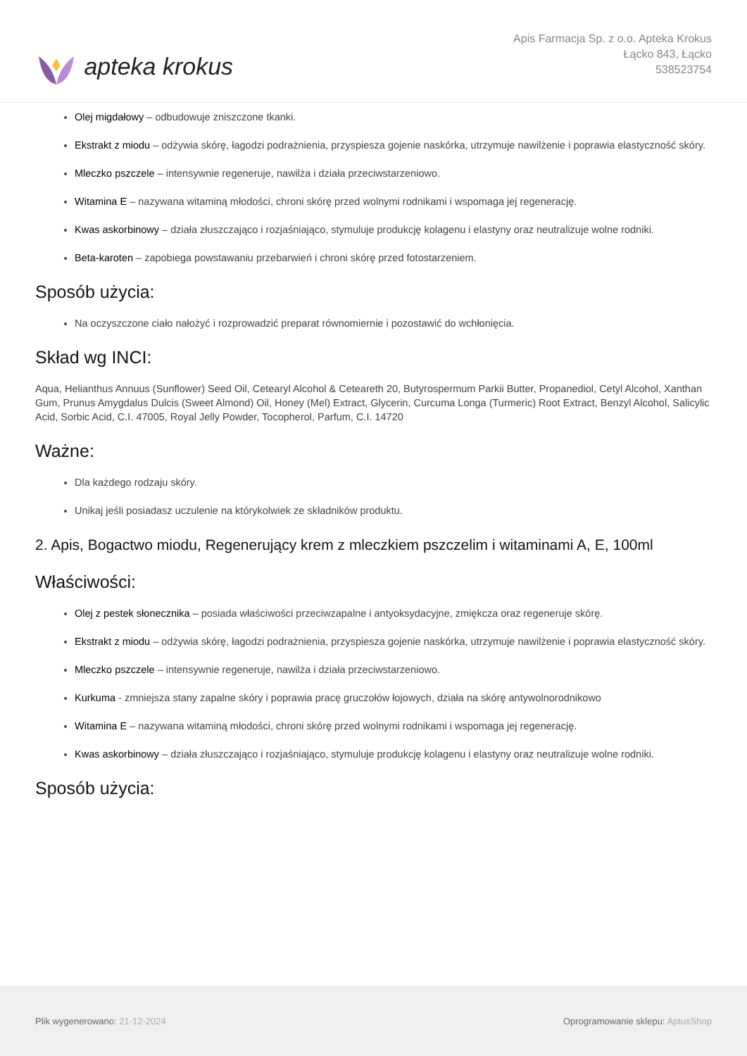apteka krokus
Apis Farmacja Sp. z o.o. Apteka Krokus
Łącko 843, Łącko
538523754
Olej migdałowy – odbudowuje zniszczone tkanki.
Ekstrakt z miodu – odżywia skórę, łagodzi podrażnienia, przyspiesza gojenie naskórka, utrzymuje nawilżenie i poprawia elastyczność skóry.
Mleczko pszczele – intensywnie regeneruje, nawilża i działa przeciwstarzeniowo.
Witamina E – nazywana witaminą młodości, chroni skórę przed wolnymi rodnikami i wspomaga jej regenerację.
Kwas askorbinowy – działa złuszczająco i rozjaśniająco, stymuluje produkcję kolagenu i elastyny oraz neutralizuje wolne rodniki.
Beta-karoten – zapobiega powstawaniu przebarwień i chroni skórę przed fotostarzeniem.
Sposób użycia:
Na oczyszczone ciało nałożyć i rozprowadzić preparat równomiernie i pozostawić do wchłonięcia.
Skład wg INCI:
Aqua, Helianthus Annuus (Sunflower) Seed Oil, Cetearyl Alcohol & Ceteareth 20, Butyrospermum Parkii Butter, Propanediol, Cetyl Alcohol, Xanthan Gum, Prunus Amygdalus Dulcis (Sweet Almond) Oil, Honey (Mel) Extract, Glycerin, Curcuma Longa (Turmeric) Root Extract, Benzyl Alcohol, Salicylic Acid, Sorbic Acid, C.I. 47005, Royal Jelly Powder, Tocopherol, Parfum, C.I. 14720
Ważne:
Dla każdego rodzaju skóry.
Unikaj jeśli posiadasz uczulenie na którykolwiek ze składników produktu.
2. Apis, Bogactwo miodu, Regenerujący krem z mleczkiem pszczelim i witaminami A, E, 100ml
Właściwości:
Olej z pestek słonecznika – posiada właściwości przeciwzapalne i antyoksydacyjne, zmiękcza oraz regeneruje skórę.
Ekstrakt z miodu – odżywia skórę, łagodzi podrażnienia, przyspiesza gojenie naskórka, utrzymuje nawilżenie i poprawia elastyczność skóry.
Mleczko pszczele – intensywnie regeneruje, nawilża i działa przeciwstarzeniowo.
Kurkuma - zmniejsza stany zapalne skóry i poprawia pracę gruczołów łojowych, działa na skórę antywolnorodnikowo
Witamina E – nazywana witaminą młodości, chroni skórę przed wolnymi rodnikami i wspomaga jej regenerację.
Kwas askorbinowy – działa złuszczająco i rozjaśniająco, stymuluje produkcję kolagenu i elastyny oraz neutralizuje wolne rodniki.
Sposób użycia:
Plik wygenerowano: 21-12-2024
Oprogramowanie sklepu: AptusShop